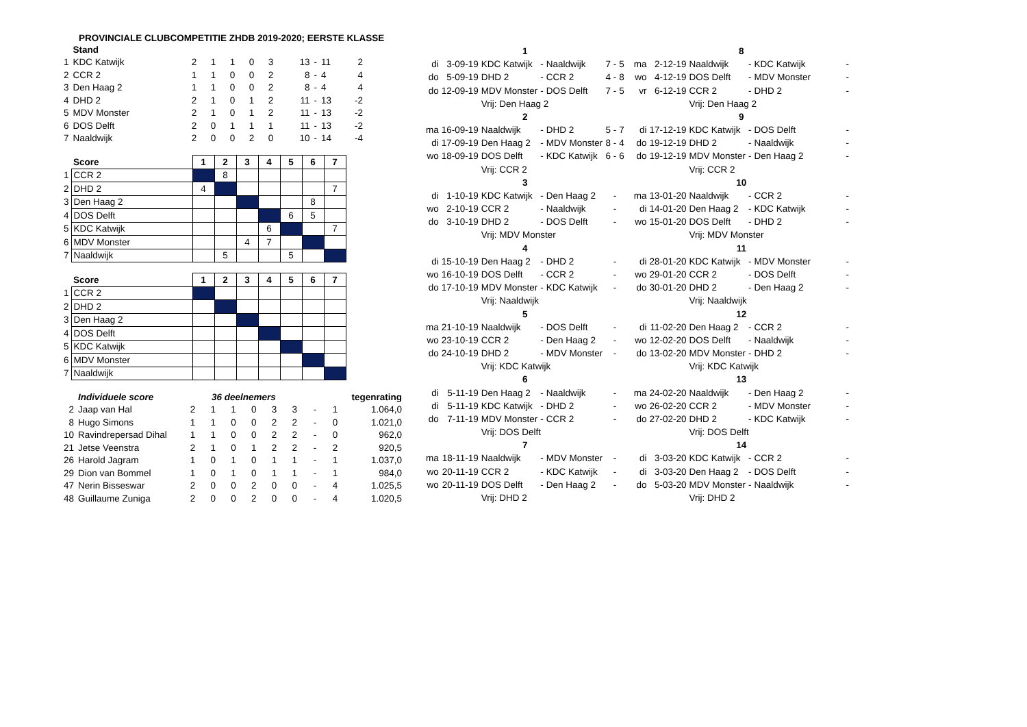PROVINCIALE CLUBCOMPETITIE ZHDB 2019-2020; EERSTE KLASSE
| | Stand | | | | | | | | | |
| --- | --- | --- | --- | --- | --- | --- | --- | --- | --- | --- |
| 1 | KDC Katwijk | 2 | 1 | 1 | 0 | 3 | 13 | - | 11 | 2 |
| 2 | CCR 2 | 1 | 1 | 0 | 0 | 2 | 8 | - | 4 | 4 |
| 3 | Den Haag 2 | 1 | 1 | 0 | 0 | 2 | 8 | - | 4 | 4 |
| 4 | DHD 2 | 2 | 1 | 0 | 1 | 2 | 11 | - | 13 | -2 |
| 5 | MDV Monster | 2 | 1 | 0 | 1 | 2 | 11 | - | 13 | -2 |
| 6 | DOS Delft | 2 | 0 | 1 | 1 | 1 | 11 | - | 13 | -2 |
| 7 | Naaldwijk | 2 | 0 | 0 | 2 | 0 | 10 | - | 14 | -4 |
| | Score | 1 | 2 | 3 | 4 | 5 | 6 | 7 |
| --- | --- | --- | --- | --- | --- | --- | --- | --- |
| 1 | CCR 2 | | 8 | | | | | |
| 2 | DHD 2 | 4 | | | | | | 7 |
| 3 | Den Haag 2 | | | | | | 8 | |
| 4 | DOS Delft | | | | | 6 | 5 | |
| 5 | KDC Katwijk | | | | 6 | | | 7 |
| 6 | MDV Monster | | | 4 | 7 | | | |
| 7 | Naaldwijk | | 5 | | | 5 | | |
| | Score | 1 | 2 | 3 | 4 | 5 | 6 | 7 |
| --- | --- | --- | --- | --- | --- | --- | --- | --- |
| 1 | CCR 2 | | | | | | | |
| 2 | DHD 2 | | | | | | | |
| 3 | Den Haag 2 | | | | | | | |
| 4 | DOS Delft | | | | | | | |
| 5 | KDC Katwijk | | | | | | | |
| 6 | MDV Monster | | | | | | | |
| 7 | Naaldwijk | | | | | | | |
| | Individuele score | 36 deelnemers | | | | | | | | | tegenrating |
| --- | --- | --- | --- | --- | --- | --- | --- | --- | --- | --- | --- |
| 2 | Jaap van Hal | 2 | 1 | 1 | 0 | 3 | 3 | - | 1 | | 1.064,0 |
| 8 | Hugo Simons | 1 | 1 | 0 | 0 | 2 | 2 | - | 0 | | 1.021,0 |
| 10 | Ravindrepersad Dihal | 1 | 1 | 0 | 0 | 2 | 2 | - | 0 | | 962,0 |
| 21 | Jetse Veenstra | 2 | 1 | 0 | 1 | 2 | 2 | - | 2 | | 920,5 |
| 26 | Harold Jagram | 1 | 0 | 1 | 0 | 1 | 1 | - | 1 | | 1.037,0 |
| 29 | Dion van Bommel | 1 | 0 | 1 | 0 | 1 | 1 | - | 1 | | 984,0 |
| 47 | Nerin Bisseswar | 2 | 0 | 0 | 2 | 0 | 0 | - | 4 | | 1.025,5 |
| 48 | Guillaume Zuniga | 2 | 0 | 0 | 2 | 0 | 0 | - | 4 | | 1.020,5 |
| 1 | | | | | | |
| di | 3-09-19 | KDC Katwijk | - | Naaldwijk | 7 - | 5 |
| do | 5-09-19 | DHD 2 | - | CCR 2 | 4 - | 8 |
| do | 12-09-19 | MDV Monster | - | DOS Delft | 7 - | 5 |
| | | Vrij: Den Haag 2 | | | | |
| 2 | | | | | | |
| ma | 16-09-19 | Naaldwijk | - | DHD 2 | 5 - | 7 |
| di | 17-09-19 | Den Haag 2 | - | MDV Monster | 8 - | 4 |
| wo | 18-09-19 | DOS Delft | - | KDC Katwijk | 6 - | 6 |
| | | Vrij: CCR 2 | | | | |
| 3 | | | | | | |
| di | 1-10-19 | KDC Katwijk | - | Den Haag 2 | - | |
| wo | 2-10-19 | CCR 2 | - | Naaldwijk | - | |
| do | 3-10-19 | DHD 2 | - | DOS Delft | - | |
| | | Vrij: MDV Monster | | | | |
| 4 | | | | | | |
| di | 15-10-19 | Den Haag 2 | - | DHD 2 | - | |
| wo | 16-10-19 | DOS Delft | - | CCR 2 | - | |
| do | 17-10-19 | MDV Monster | - | KDC Katwijk | - | |
| | | Vrij: Naaldwijk | | | | |
| 5 | | | | | | |
| ma | 21-10-19 | Naaldwijk | - | DOS Delft | - | |
| wo | 23-10-19 | CCR 2 | - | Den Haag 2 | - | |
| do | 24-10-19 | DHD 2 | - | MDV Monster | - | |
| | | Vrij: KDC Katwijk | | | | |
| 6 | | | | | | |
| di | 5-11-19 | Den Haag 2 | - | Naaldwijk | - | |
| di | 5-11-19 | KDC Katwijk | - | DHD 2 | - | |
| do | 7-11-19 | MDV Monster | - | CCR 2 | - | |
| | | Vrij: DOS Delft | | | | |
| 7 | | | | | | |
| ma | 18-11-19 | Naaldwijk | - | MDV Monster | - | |
| wo | 20-11-19 | CCR 2 | - | KDC Katwijk | - | |
| wo | 20-11-19 | DOS Delft | - | Den Haag 2 | - | |
| | | Vrij: DHD 2 | | | | |
| 8 | | | | | |
| ma | 2-12-19 | Naaldwijk | - | KDC Katwijk | - |
| wo | 4-12-19 | DOS Delft | - | MDV Monster | - |
| vr | 6-12-19 | CCR 2 | - | DHD 2 | - |
| | | Vrij: Den Haag 2 | | | |
| 9 | | | | | |
| di | 17-12-19 | KDC Katwijk | - | DOS Delft | - |
| do | 19-12-19 | DHD 2 | - | Naaldwijk | - |
| do | 19-12-19 | MDV Monster | - | Den Haag 2 | - |
| | | Vrij: CCR 2 | | | |
| 10 | | | | | |
| ma | 13-01-20 | Naaldwijk | - | CCR 2 | - |
| di | 14-01-20 | Den Haag 2 | - | KDC Katwijk | - |
| wo | 15-01-20 | DOS Delft | - | DHD 2 | - |
| | | Vrij: MDV Monster | | | |
| 11 | | | | | |
| di | 28-01-20 | KDC Katwijk | - | MDV Monster | - |
| wo | 29-01-20 | CCR 2 | - | DOS Delft | - |
| do | 30-01-20 | DHD 2 | - | Den Haag 2 | - |
| | | Vrij: Naaldwijk | | | |
| 12 | | | | | |
| di | 11-02-20 | Den Haag 2 | - | CCR 2 | - |
| wo | 12-02-20 | DOS Delft | - | Naaldwijk | - |
| do | 13-02-20 | MDV Monster | - | DHD 2 | - |
| | | Vrij: KDC Katwijk | | | |
| 13 | | | | | |
| ma | 24-02-20 | Naaldwijk | - | Den Haag 2 | - |
| wo | 26-02-20 | CCR 2 | - | MDV Monster | - |
| do | 27-02-20 | DHD 2 | - | KDC Katwijk | - |
| | | Vrij: DOS Delft | | | |
| 14 | | | | | |
| di | 3-03-20 | KDC Katwijk | - | CCR 2 | - |
| di | 3-03-20 | Den Haag 2 | - | DOS Delft | - |
| do | 5-03-20 | MDV Monster | - | Naaldwijk | - |
| | | Vrij: DHD 2 | | | |